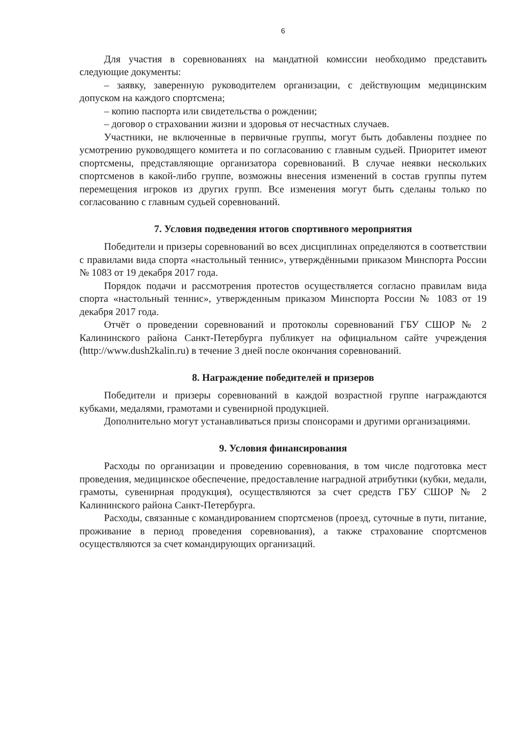6
Для участия в соревнованиях на мандатной комиссии необходимо представить следующие документы:
– заявку, заверенную руководителем организации, с действующим медицинским допуском на каждого спортсмена;
– копию паспорта или свидетельства о рождении;
– договор о страховании жизни и здоровья от несчастных случаев.
Участники, не включенные в первичные группы, могут быть добавлены позднее по усмотрению руководящего комитета и по согласованию с главным судьей. Приоритет имеют спортсмены, представляющие организатора соревнований. В случае неявки нескольких спортсменов в какой-либо группе, возможны внесения изменений в состав группы путем перемещения игроков из других групп. Все изменения могут быть сделаны только по согласованию с главным судьей соревнований.
7. Условия подведения итогов спортивного мероприятия
Победители и призеры соревнований во всех дисциплинах определяются в соответствии с правилами вида спорта «настольный теннис», утверждёнными приказом Минспорта России № 1083 от 19 декабря 2017 года.
Порядок подачи и рассмотрения протестов осуществляется согласно правилам вида спорта «настольный теннис», утвержденным приказом Минспорта России № 1083 от 19 декабря 2017 года.
Отчёт о проведении соревнований и протоколы соревнований ГБУ СШОР № 2 Калининского района Санкт-Петербурга публикует на официальном сайте учреждения (http://www.dush2kalin.ru) в течение 3 дней после окончания соревнований.
8. Награждение победителей и призеров
Победители и призеры соревнований в каждой возрастной группе награждаются кубками, медалями, грамотами и сувенирной продукцией.
Дополнительно могут устанавливаться призы спонсорами и другими организациями.
9. Условия финансирования
Расходы по организации и проведению соревнования, в том числе подготовка мест проведения, медицинское обеспечение, предоставление наградной атрибутики (кубки, медали, грамоты, сувенирная продукция), осуществляются за счет средств ГБУ СШОР № 2 Калининского района Санкт-Петербурга.
Расходы, связанные с командированием спортсменов (проезд, суточные в пути, питание, проживание в период проведения соревнования), а также страхование спортсменов осуществляются за счет командирующих организаций.